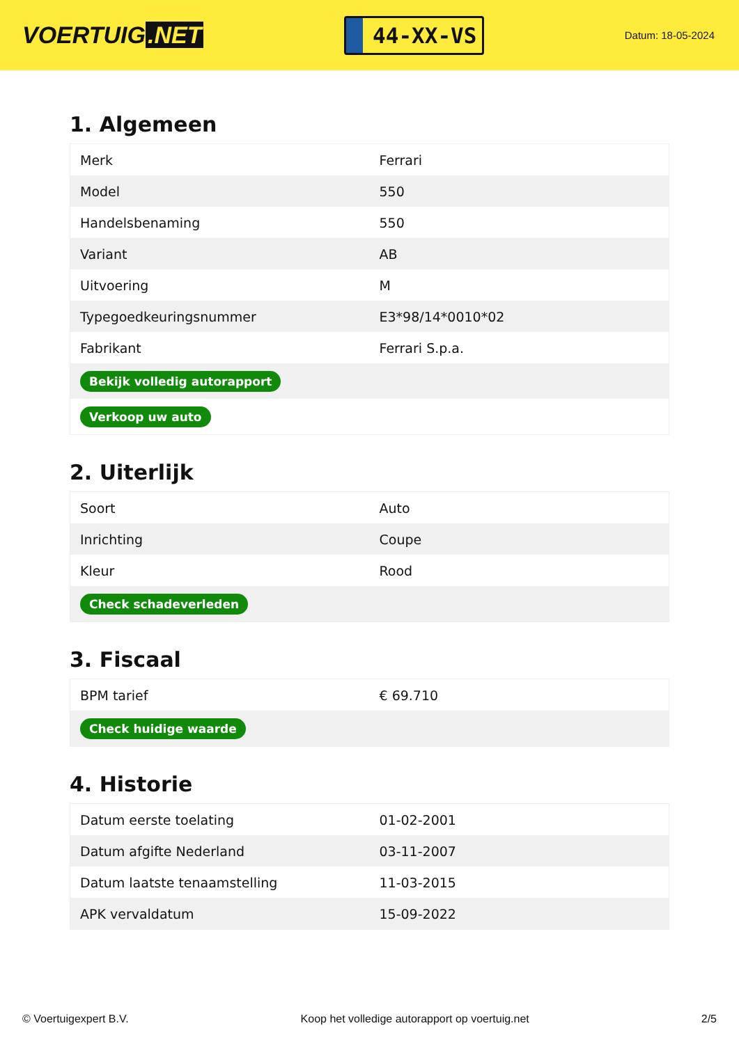VOERTUIG.NET
44-XX-VS
Datum: 18-05-2024
1. Algemeen
| Merk | Ferrari |
| Model | 550 |
| Handelsbenaming | 550 |
| Variant | AB |
| Uitvoering | M |
| Typegoedkeuringsnummer | E3*98/14*0010*02 |
| Fabrikant | Ferrari S.p.a. |
| Bekijk volledig autorapport | |
| Verkoop uw auto | |
2. Uiterlijk
| Soort | Auto |
| Inrichting | Coupe |
| Kleur | Rood |
| Check schadeverleden | |
3. Fiscaal
| BPM tarief | € 69.710 |
| Check huidige waarde | |
4. Historie
| Datum eerste toelating | 01-02-2001 |
| Datum afgifte Nederland | 03-11-2007 |
| Datum laatste tenaamstelling | 11-03-2015 |
| APK vervaldatum | 15-09-2022 |
© Voertuigexpert B.V. Koop het volledige autorapport op voertuig.net 2/5